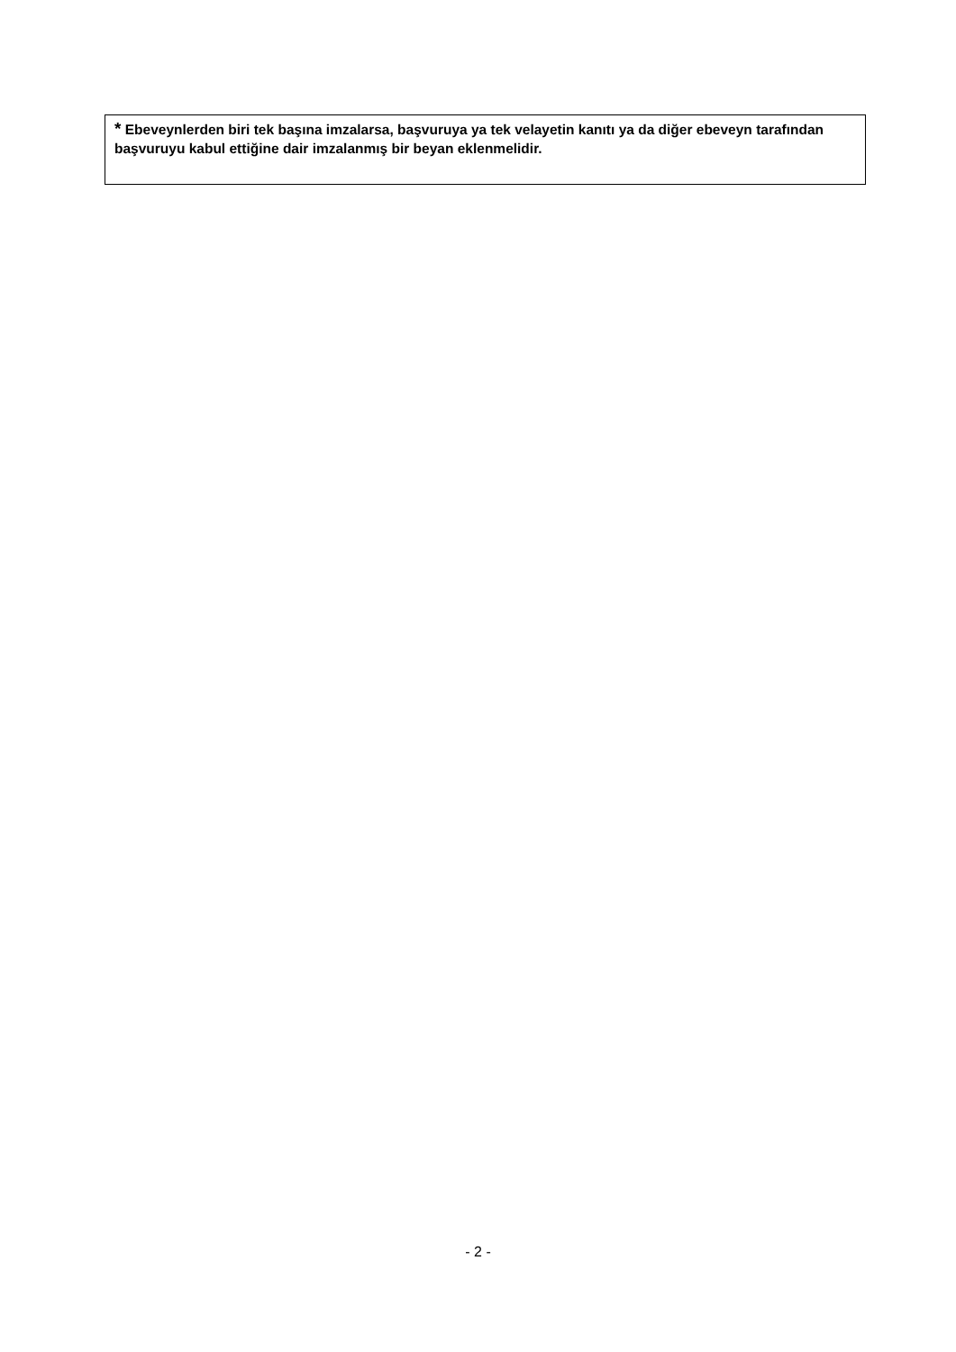* Ebeveynlerden biri tek başına imzalarsa, başvuruya ya tek velayetin kanıtı ya da diğer ebeveyn tarafından başvuruyu kabul ettiğine dair imzalanmış bir beyan eklenmelidir.
- 2 -